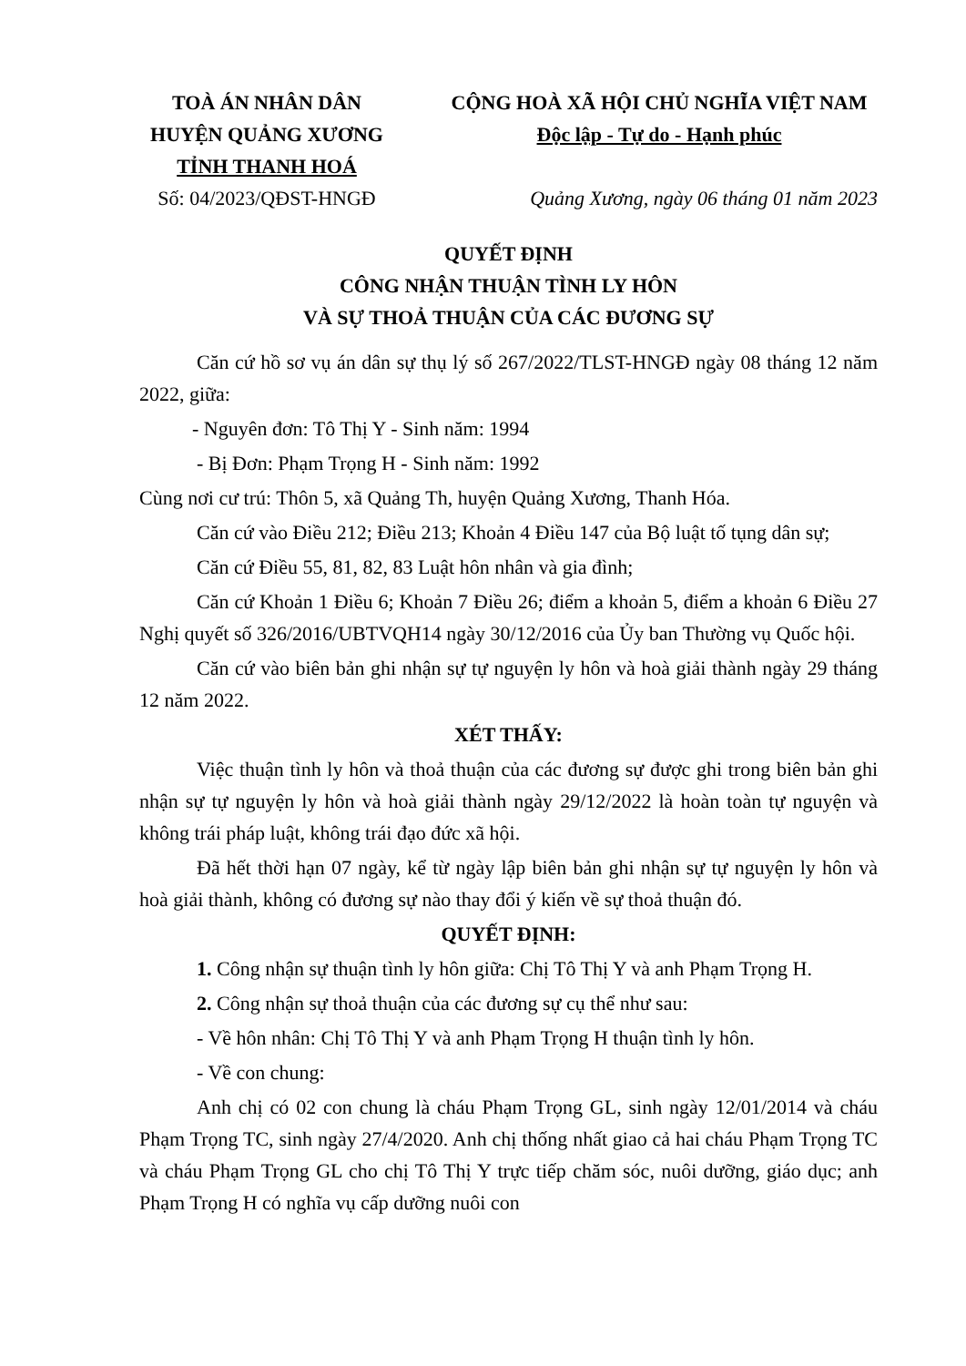TOÀ ÁN NHÂN DÂN
HUYỆN QUẢNG XƯƠNG
TỈNH THANH HOÁ
Số: 04/2023/QĐST-HNGĐ
CỘNG HOÀ XÃ HỘI CHỦ NGHĨA VIỆT NAM
Độc lập - Tự do - Hạnh phúc
Quảng Xương, ngày 06 tháng 01 năm 2023
QUYẾT ĐỊNH
CÔNG NHẬN THUẬN TÌNH LY HÔN
VÀ SỰ THOẢ THUẬN CỦA CÁC ĐƯƠNG SỰ
Căn cứ hồ sơ vụ án dân sự thụ lý số 267/2022/TLST-HNGĐ ngày 08 tháng 12 năm 2022, giữa:
- Nguyên đơn: Tô Thị Y - Sinh năm: 1994
- Bị Đơn: Phạm Trọng H - Sinh năm: 1992
Cùng nơi cư trú: Thôn 5, xã Quảng Th, huyện Quảng Xương, Thanh Hóa.
Căn cứ vào Điều 212; Điều 213; Khoản 4 Điều 147 của Bộ luật tố tụng dân sự;
Căn cứ Điều 55, 81, 82, 83 Luật hôn nhân và gia đình;
Căn cứ Khoản 1 Điều 6; Khoản 7 Điều 26; điểm a khoản 5, điểm a khoản 6 Điều 27 Nghị quyết số 326/2016/UBTVQH14 ngày 30/12/2016 của Ủy ban Thường vụ Quốc hội.
Căn cứ vào biên bản ghi nhận sự tự nguyện ly hôn và hoà giải thành ngày 29 tháng 12 năm 2022.
XÉT THẤY:
Việc thuận tình ly hôn và thoả thuận của các đương sự được ghi trong biên bản ghi nhận sự tự nguyện ly hôn và hoà giải thành ngày 29/12/2022 là hoàn toàn tự nguyện và không trái pháp luật, không trái đạo đức xã hội.
Đã hết thời hạn 07 ngày, kể từ ngày lập biên bản ghi nhận sự tự nguyện ly hôn và hoà giải thành, không có đương sự nào thay đổi ý kiến về sự thoả thuận đó.
QUYẾT ĐỊNH:
1. Công nhận sự thuận tình ly hôn giữa: Chị Tô Thị Y và anh Phạm Trọng H.
2. Công nhận sự thoả thuận của các đương sự cụ thể như sau:
- Về hôn nhân: Chị Tô Thị Y và anh Phạm Trọng H thuận tình ly hôn.
- Về con chung:
Anh chị có 02 con chung là cháu Phạm Trọng GL, sinh ngày 12/01/2014 và cháu Phạm Trọng TC, sinh ngày 27/4/2020. Anh chị thống nhất giao cả hai cháu Phạm Trọng TC và cháu Phạm Trọng GL cho chị Tô Thị Y trực tiếp chăm sóc, nuôi dưỡng, giáo dục; anh Phạm Trọng H có nghĩa vụ cấp dưỡng nuôi con